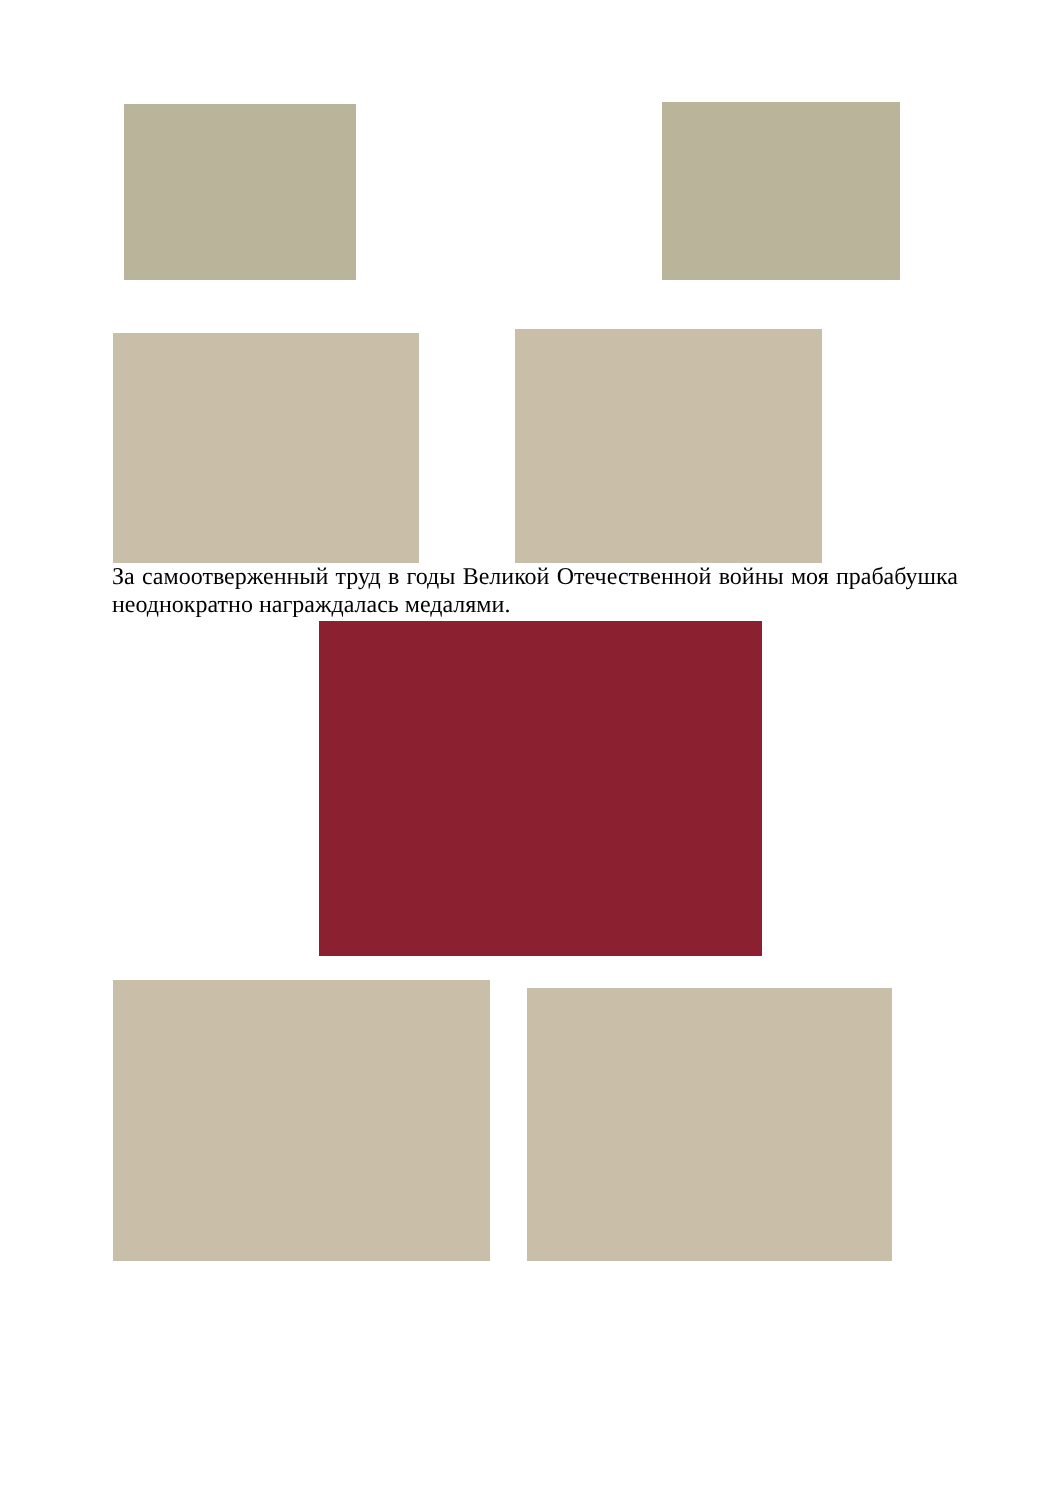За самоотверженный труд в годы Великой Отечественной войны моя прабабушка неоднократно награждалась медалями.